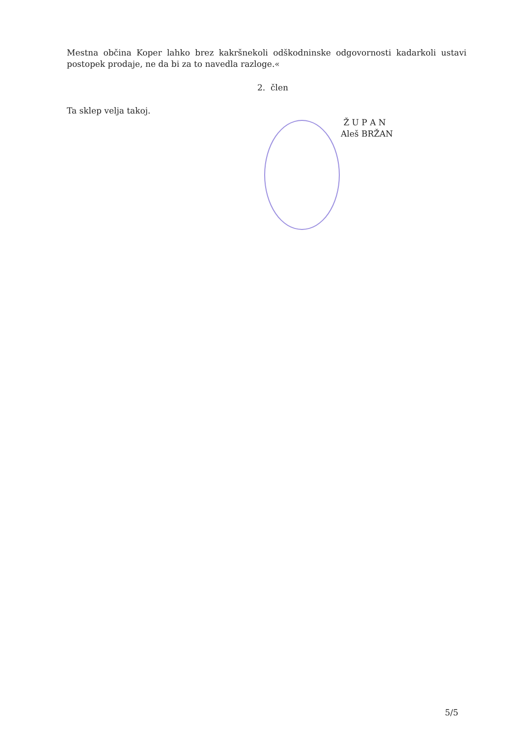Mestna občina Koper lahko brez kakršnekoli odškodninske odgovornosti kadarkoli ustavi postopek prodaje, ne da bi za to navedla razloge.«
2. člen
Ta sklep velja takoj.
Ž U P A N
Aleš BRŽAN
5/5